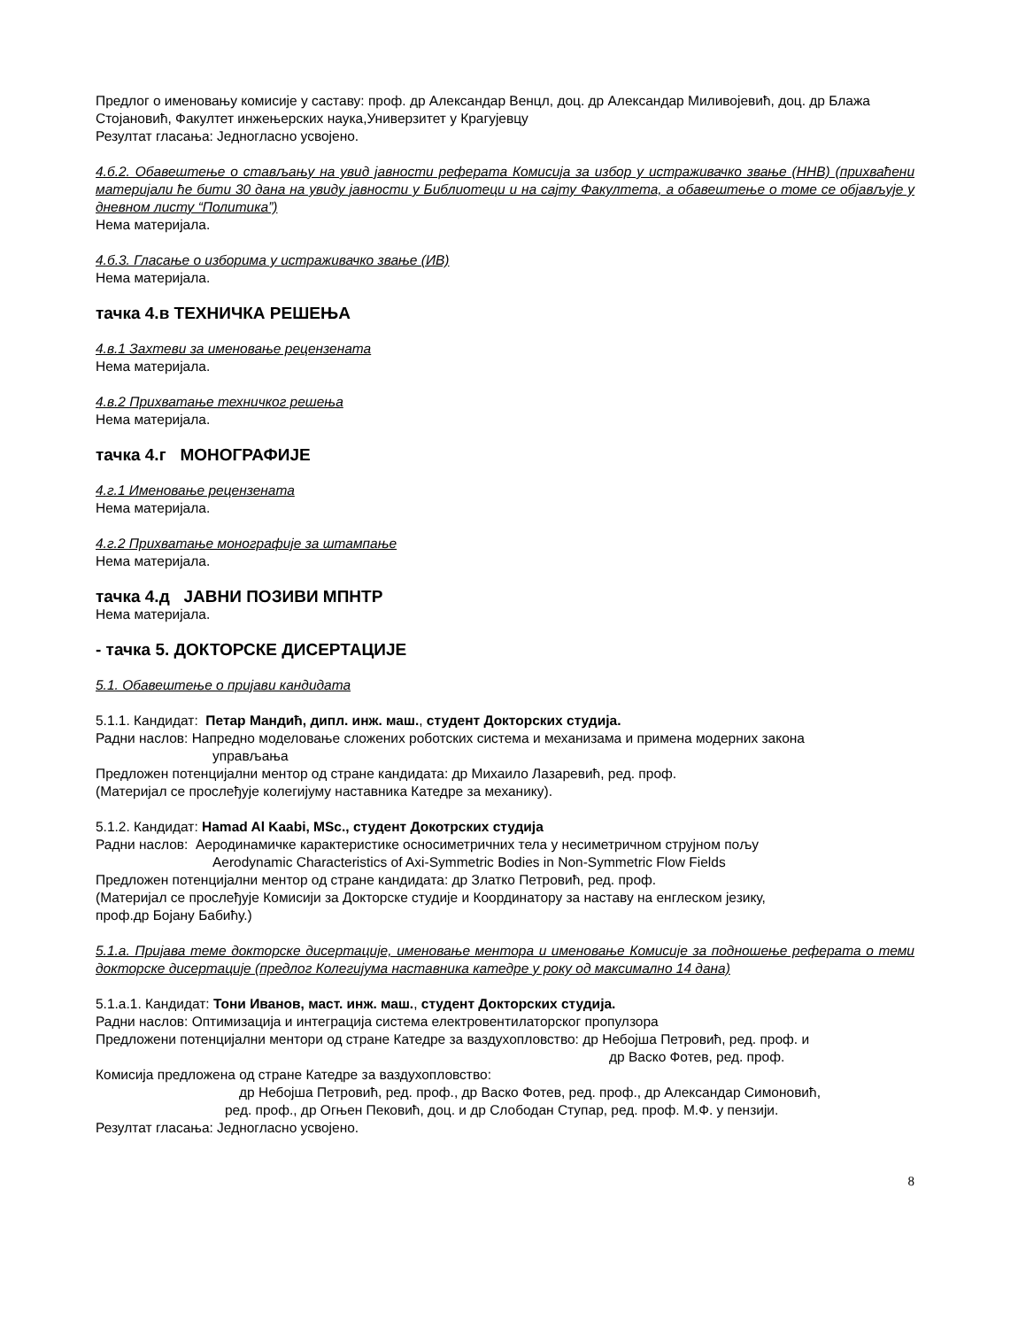Предлог о именовању комисије у саставу: проф. др Александар Венцл, доц. др Александар Миливојевић, доц. др Блажа Стојановић, Факултет инжењерских наука,Универзитет у Крагујевцу
Резултат гласања: Једногласно усвојено.
4.б.2. Обавештење о стављању на увид јавности реферата Комисија за избор у истраживачко звање (ННВ) (прихваћени материјали ће бити 30 дана на увиду јавности у Библиотеци и на сајту Факултета, а обавештење о томе се објављује у дневном листу “Политика”)
Нема материјала.
4.б.3. Гласање о изборима у истраживачко звање (ИВ)
Нема материјала.
тачка 4.в ТЕХНИЧКА РЕШЕЊА
4.в.1 Захтеви за именовање рецензената
Нема материјала.
4.в.2 Прихватање техничког решења
Нема материјала.
тачка 4.г МОНОГРАФИЈЕ
4.г.1 Именовање рецензената
Нема материјала.
4.г.2 Прихватање монографије за штампање
Нема материјала.
тачка 4.д ЈАВНИ ПОЗИВИ МПНТР
Нема материјала.
- тачка 5. ДОКТОРСКЕ ДИСЕРТАЦИЈЕ
5.1. Обавештење о пријави кандидата
5.1.1. Кандидат: Петар Мандић, дипл. инж. маш., студент Докторских студија.
Радни наслов: Напредно моделовање сложених роботских система и механизама и примена модерних закона
управљања
Предложен потенцијални ментор од стране кандидата: др Михаило Лазаревић, ред. проф.
(Материјал се прослеђује колегијуму наставника Катедре за механику).
5.1.2. Кандидат: Hamad Al Kaabi, MSc., студент Докотрских студија
Радни наслов: Аеродинамичке карактеристике осносиметричних тела у несиметричном струјном пољу
Aerodynamic Characteristics of Axi-Symmetric Bodies in Non-Symmetric Flow Fields
Предложен потенцијални ментор од стране кандидата: др Златко Петровић, ред. проф.
(Материјал се прослеђује Комисији за Докторске студије и Координатору за наставу на енглеском језику,
проф.др Бојану Бабићу.)
5.1.а. Пријава теме докторске дисертације, именовање ментора и именовање Комисије за подношење реферата о теми докторске дисертације (предлог Колегијума наставника катедре у року од максимално 14 дана)
5.1.а.1. Кандидат: Тони Иванов, маст. инж. маш., студент Докторских студија.
Радни наслов: Оптимизација и интеграција система електровентилаторског пропулзора
Предложени потенцијални ментори од стране Катедре за ваздухопловство: др Небојша Петровић, ред. проф. и
др Васко Фотев, ред. проф.
Комисија предложена од стране Катедре за ваздухопловство:
др Небојша Петровић, ред. проф., др Васко Фотев, ред. проф., др Александар Симоновић,
ред. проф., др Огњен Пековић, доц. и др Слободан Ступар, ред. проф. М.Ф. у пензији.
Резултат гласања: Једногласно усвојено.
8